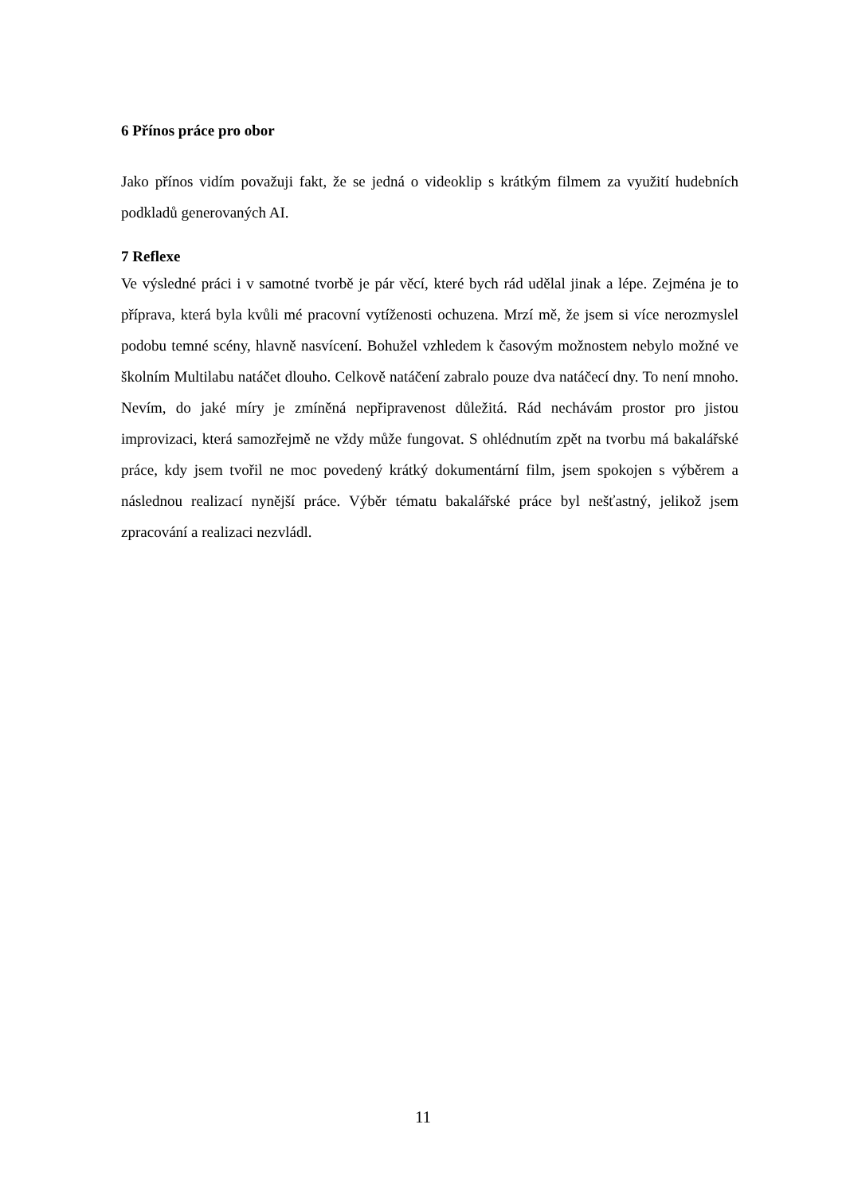6 Přínos práce pro obor
Jako přínos vidím považuji fakt, že se jedná o videoklip s krátkým filmem za využití hudebních podkladů generovaných AI.
7 Reflexe
Ve výsledné práci i v samotné tvorbě je pár věcí, které bych rád udělal jinak a lépe. Zejména je to příprava, která byla kvůli mé pracovní vytíženosti ochuzena. Mrzí mě, že jsem si více nerozmyslel podobu temné scény, hlavně nasvícení. Bohužel vzhledem k časovým možnostem nebylo možné ve školním Multilabu natáčet dlouho. Celkově natáčení zabralo pouze dva natáčecí dny. To není mnoho. Nevím, do jaké míry je zmíněná nepřipravenost důležitá. Rád nechávám prostor pro jistou improvizaci, která samozřejmě ne vždy může fungovat. S ohlédnutím zpět na tvorbu má bakalářské práce, kdy jsem tvořil ne moc povedený krátký dokumentární film, jsem spokojen s výběrem a následnou realizací nynější práce. Výběr tématu bakalářské práce byl nešťastný, jelikož jsem zpracování a realizaci nezvládl.
11